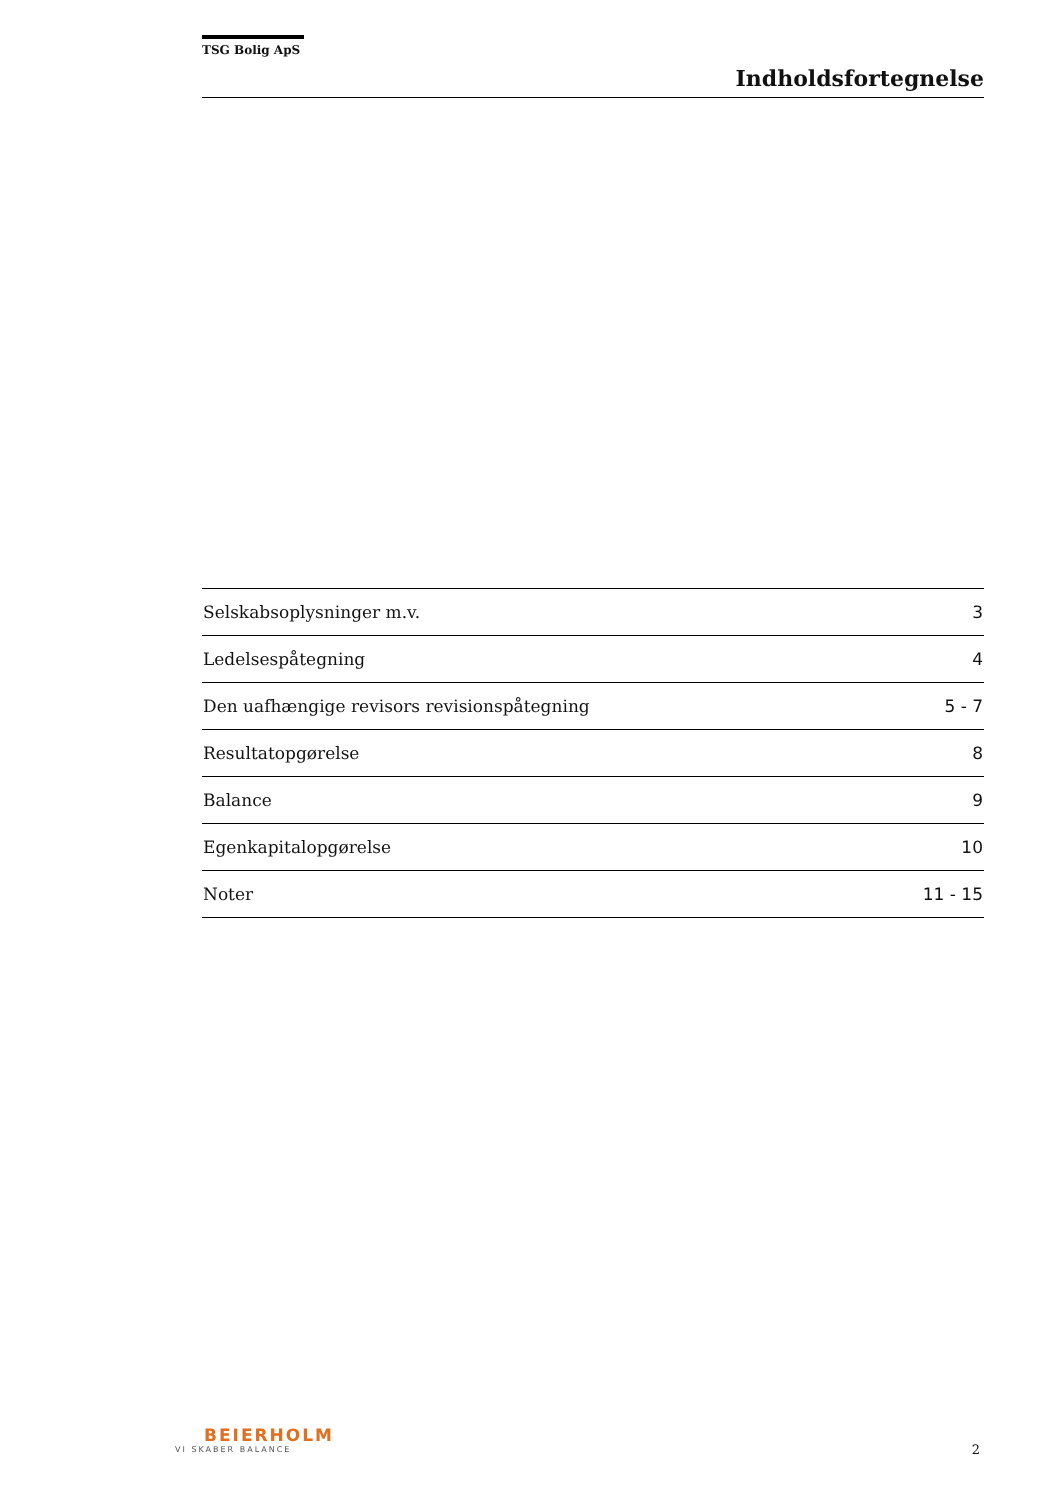TSG Bolig ApS
Indholdsfortegnelse
| Selskabsoplysninger m.v. | 3 |
| Ledelsespåtegning | 4 |
| Den uafhængige revisors revisionspåtegning | 5 - 7 |
| Resultatopgørelse | 8 |
| Balance | 9 |
| Egenkapitalopgørelse | 10 |
| Noter | 11 - 15 |
BEIERHOLM
VI SKABER BALANCE
2